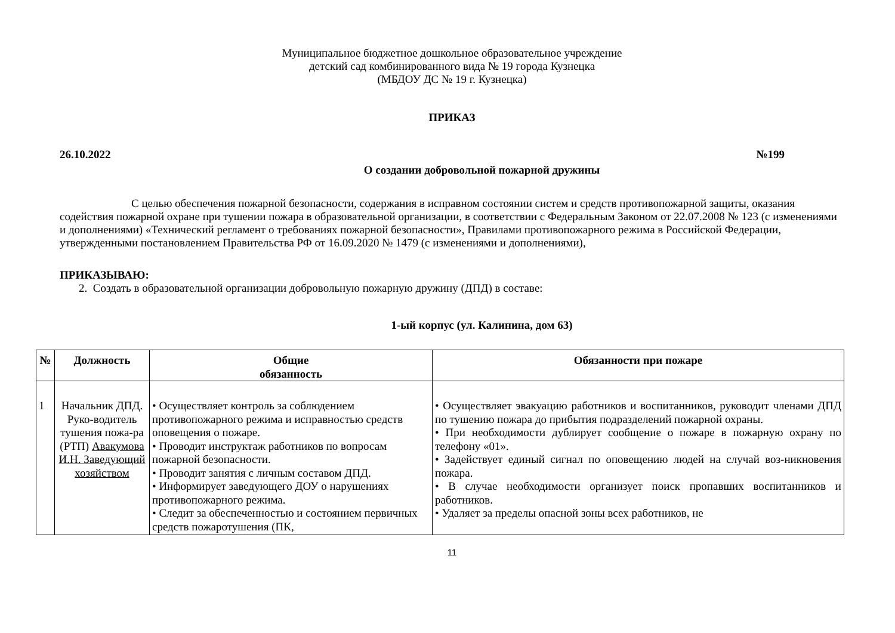Муниципальное бюджетное дошкольное образовательное учреждение
детский сад комбинированного вида № 19 города Кузнецка
(МБДОУ ДС № 19 г. Кузнецка)
ПРИКАЗ
26.10.2022 №199
О создании добровольной пожарной дружины
С целью обеспечения пожарной безопасности, содержания в исправном состоянии систем и средств противопожарной защиты, оказания содействия пожарной охране при тушении пожара в образовательной организации, в соответствии с Федеральным Законом от 22.07.2008 № 123 (с изменениями и дополнениями) «Технический регламент о требованиях пожарной безопасности», Правилами противопожарного режима в Российской Федерации, утвержденными постановлением Правительства РФ от 16.09.2020 № 1479 (с изменениями и дополнениями),
ПРИКАЗЫВАЮ:
2. Создать в образовательной организации добровольную пожарную дружину (ДПД) в составе:
1-ый корпус (ул. Калинина, дом 63)
| № | Должность | Общие обязанность | Обязанности при пожаре |
| --- | --- | --- | --- |
| 1 | Начальник ДПД. Руко-водитель тушения пожа-ра (РТП) Авакумова И.Н. Заведующий хозяйством | • Осуществляет контроль за соблюдением противопожарного режима и исправностью средств оповещения о пожаре. • Проводит инструктаж работников по вопросам пожарной безопасности. • Проводит занятия с личным составом ДПД. • Информирует заведующего ДОУ о нарушениях противопожарного режима. • Следит за обеспеченностью и состоянием первичных средств пожаротушения (ПК, | • Осуществляет эвакуацию работников и воспитанников, руководит членами ДПД по тушению пожара до прибытия подразделений пожарной охраны. • При необходимости дублирует сообщение о пожаре в пожарную охрану по телефону «01». • Задействует единый сигнал по оповещению людей на случай воз-никновения пожара. • В случае необходимости организует поиск пропавших воспитанников и работников. • Удаляет за пределы опасной зоны всех работников, не |
11